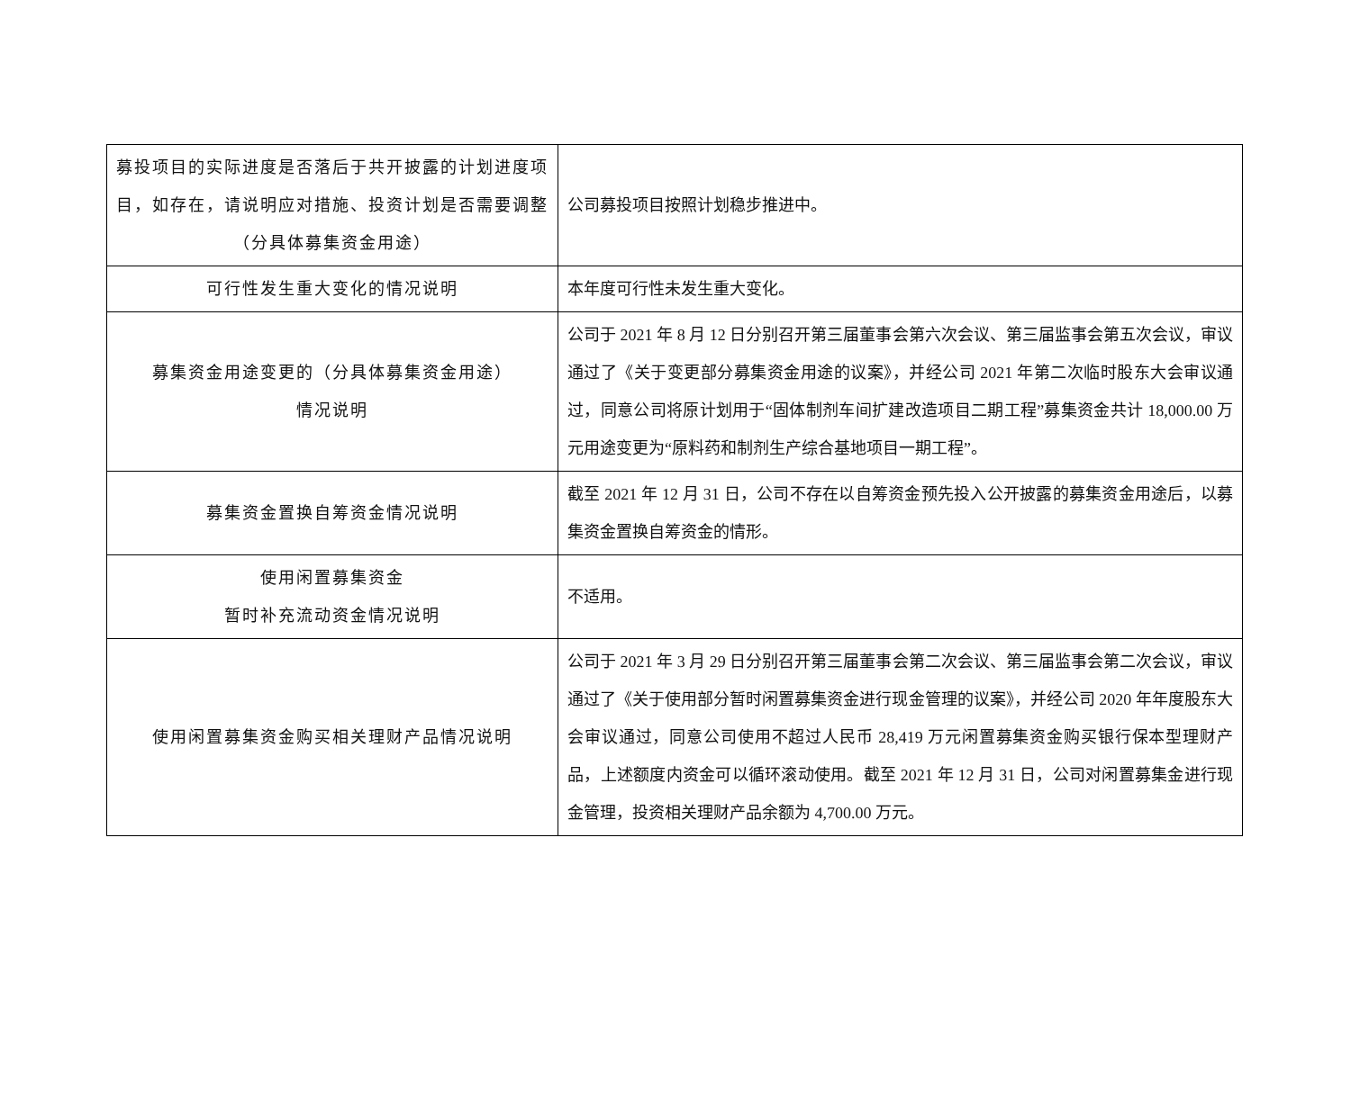| 募投项目的实际进度是否落后于共开披露的计划进度项目，如存在，请说明应对措施、投资计划是否需要调整（分具体募集资金用途） | 公司募投项目按照计划稳步推进中。 |
| 可行性发生重大变化的情况说明 | 本年度可行性未发生重大变化。 |
| 募集资金用途变更的（分具体募集资金用途） 情况说明 | 公司于 2021 年 8 月 12 日分别召开第三届董事会第六次会议、第三届监事会第五次会议，审议通过了《关于变更部分募集资金用途的议案》，并经公司 2021 年第二次临时股东大会审议通过，同意公司将原计划用于“固体制剂车间扩建改造项目二期工程”募集资金共计 18,000.00 万元用途变更为“原料药和制剂生产综合基地项目一期工程”。 |
| 募集资金置换自筹资金情况说明 | 截至 2021 年 12 月 31 日，公司不存在以自筹资金预先投入公开披露的募集资金用途后，以募集资金置换自筹资金的情形。 |
| 使用闲置募集资金 暂时补充流动资金情况说明 | 不适用。 |
| 使用闲置募集资金购买相关理财产品情况说明 | 公司于 2021 年 3 月 29 日分别召开第三届董事会第二次会议、第三届监事会第二次会议，审议通过了《关于使用部分暂时闲置募集资金进行现金管理的议案》，并经公司 2020 年年度股东大会审议通过，同意公司使用不超过人民币 28,419 万元闲置募集资金购买银行保本型理财产品，上述额度内资金可以循环滚动使用。截至 2021 年 12 月 31 日，公司对闲置募集金进行现金管理，投资相关理财产品余额为 4,700.00 万元。 |